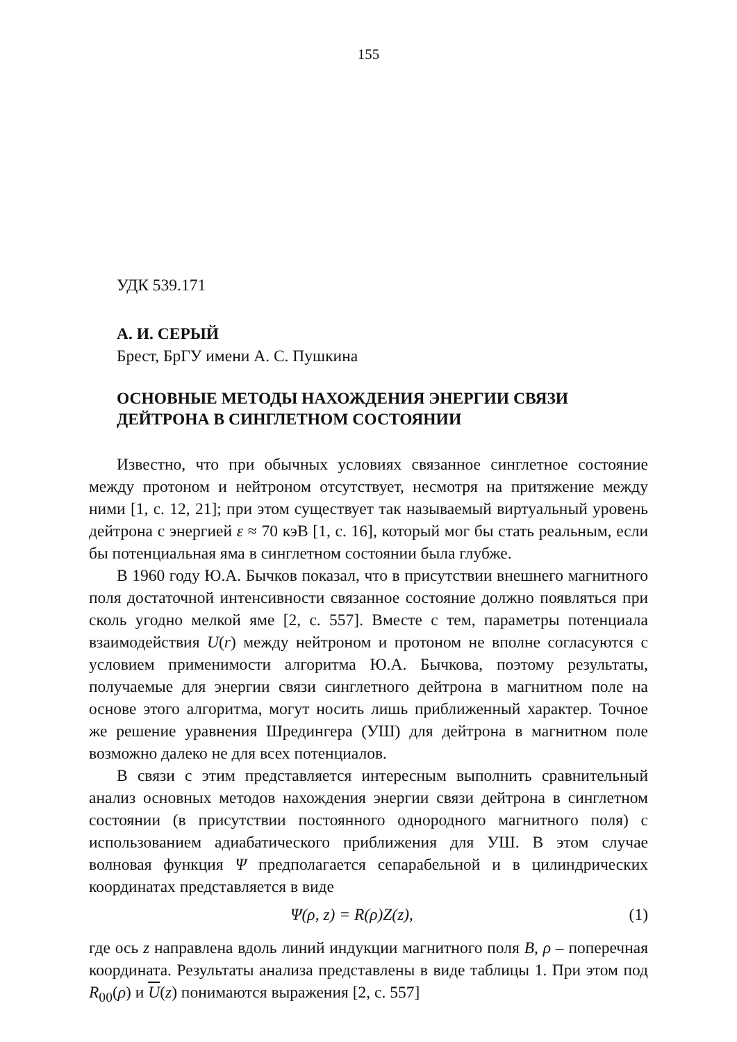155
УДК 539.171
А. И. СЕРЫЙ
Брест, БрГУ имени А. С. Пушкина
ОСНОВНЫЕ МЕТОДЫ НАХОЖДЕНИЯ ЭНЕРГИИ СВЯЗИ
ДЕЙТРОНА В СИНГЛЕТНОМ СОСТОЯНИИ
Известно, что при обычных условиях связанное синглетное состояние между протоном и нейтроном отсутствует, несмотря на притяжение между ними [1, с. 12, 21]; при этом существует так называемый виртуальный уровень дейтрона с энергией ε ≈ 70 кэВ [1, с. 16], который мог бы стать реальным, если бы потенциальная яма в синглетном состоянии была глубже.
В 1960 году Ю.А. Бычков показал, что в присутствии внешнего магнитного поля достаточной интенсивности связанное состояние должно появляться при сколь угодно мелкой яме [2, с. 557]. Вместе с тем, параметры потенциала взаимодействия U(r) между нейтроном и протоном не вполне согласуются с условием применимости алгоритма Ю.А. Бычкова, поэтому результаты, получаемые для энергии связи синглетного дейтрона в магнитном поле на основе этого алгоритма, могут носить лишь приближенный характер. Точное же решение уравнения Шредингера (УШ) для дейтрона в магнитном поле возможно далеко не для всех потенциалов.
В связи с этим представляется интересным выполнить сравнительный анализ основных методов нахождения энергии связи дейтрона в синглетном состоянии (в присутствии постоянного однородного магнитного поля) с использованием адиабатического приближения для УШ. В этом случае волновая функция Ψ предполагается сепарабельной и в цилиндрических координатах представляется в виде
Ψ(ρ, z) = R(ρ)Z(z), (1)
где ось z направлена вдоль линий индукции магнитного поля B, ρ – поперечная координата. Результаты анализа представлены в виде таблицы 1. При этом под R<sub>00</sub>(ρ) и U(z) понимаются выражения [2, с. 557]